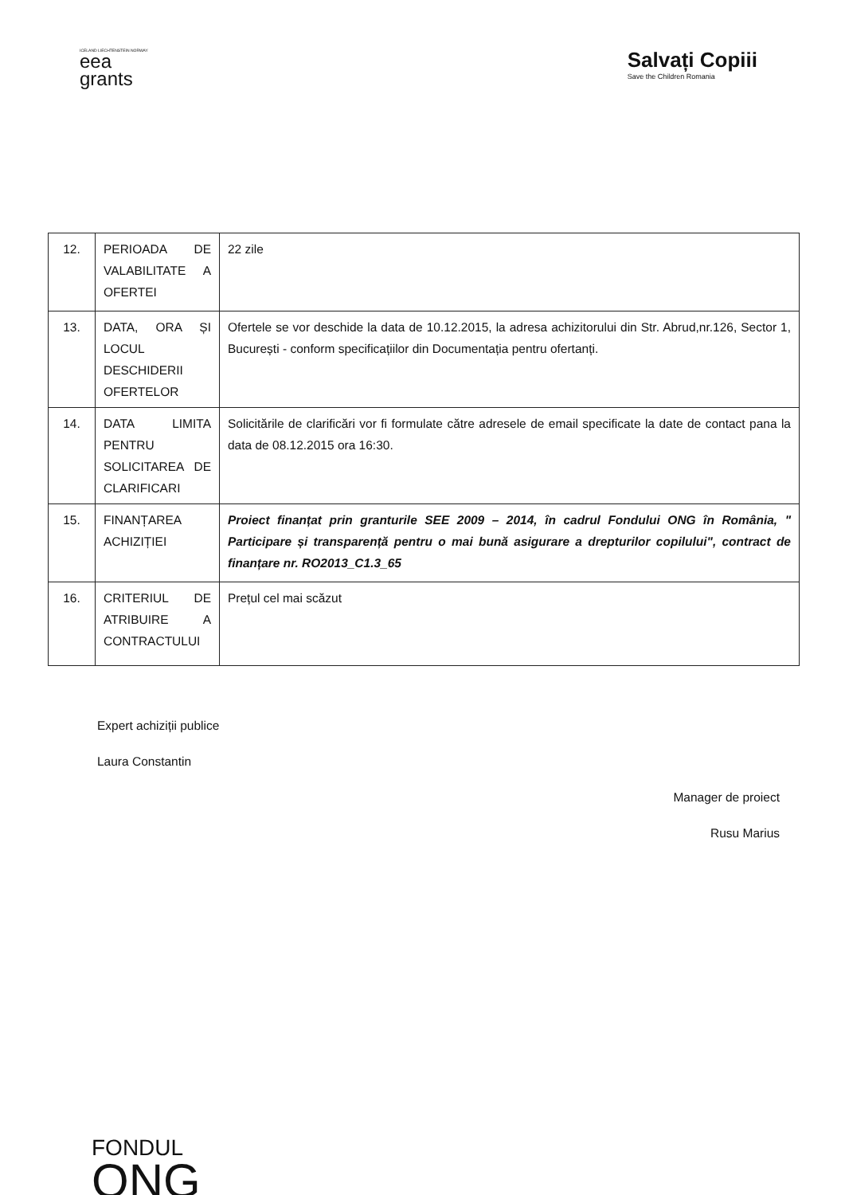ICELAND LIECHTENSTEIN NORWAY
eea
grants
Salvați Copiii
Save the Children Romania
| 12. | PERIOADA DE VALABILITATE A OFERTEI | 22 zile |
| 13. | DATA, ORA ȘI LOCUL DESCHIDERII OFERTELOR | Ofertele se vor deschide la data de 10.12.2015, la adresa achizitorului din Str. Abrud,nr.126, Sector 1, București - conform specificațiilor din Documentația pentru ofertanți. |
| 14. | DATA LIMITA PENTRU SOLICITAREA DE CLARIFICARI | Solicitările de clarificări vor fi formulate către adresele de email specificate la date de contact pana la data de 08.12.2015 ora 16:30. |
| 15. | FINANȚAREA ACHIZIȚIEI | Proiect finanțat prin granturile SEE 2009 – 2014, în cadrul Fondului ONG în România, " Participare și transparență pentru o mai bună asigurare a drepturilor copilului", contract de finanțare nr. RO2013_C1.3_65 |
| 16. | CRITERIUL DE ATRIBUIRE A CONTRACTULUI | Prețul cel mai scăzut |
Expert achiziții publice
Laura Constantin
Manager de proiect
Rusu Marius
FONDUL
ONG